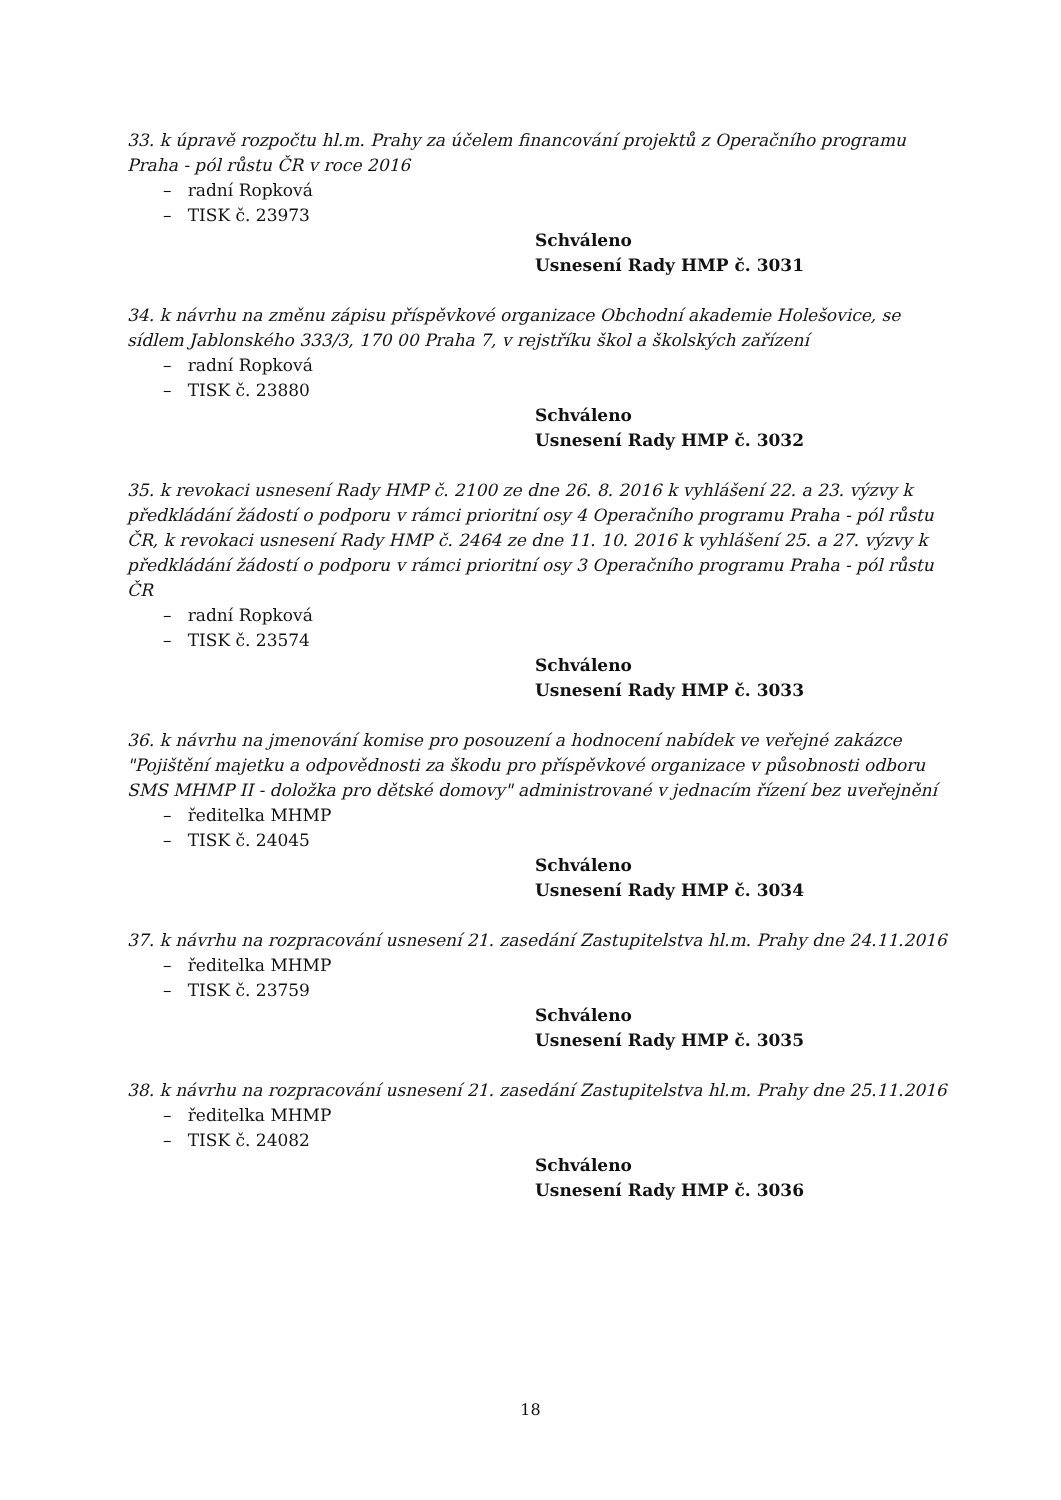33. k úpravě rozpočtu hl.m. Prahy za účelem financování projektů z Operačního programu Praha - pól růstu ČR v roce 2016
– radní Ropková
– TISK č. 23973
Schváleno
Usnesení Rady HMP č. 3031
34. k návrhu na změnu zápisu příspěvkové organizace Obchodní akademie Holešovice, se sídlem Jablonského 333/3, 170 00 Praha 7, v rejstříku škol a školských zařízení
– radní Ropková
– TISK č. 23880
Schváleno
Usnesení Rady HMP č. 3032
35. k revokaci usnesení Rady HMP č. 2100 ze dne 26. 8. 2016 k vyhlášení 22. a 23. výzvy k předkládání žádostí o podporu v rámci prioritní osy 4 Operačního programu Praha - pól růstu ČR, k revokaci usnesení Rady HMP č. 2464 ze dne 11. 10. 2016 k vyhlášení 25. a 27. výzvy k předkládání žádostí o podporu v rámci prioritní osy 3 Operačního programu Praha - pól růstu ČR
– radní Ropková
– TISK č. 23574
Schváleno
Usnesení Rady HMP č. 3033
36. k návrhu na jmenování komise pro posouzení a hodnocení nabídek ve veřejné zakázce "Pojištění majetku a odpovědnosti za škodu pro příspěvkové organizace v působnosti odboru SMS MHMP II - doložka pro dětské domovy" administrované v jednacím řízení bez uveřejnění
– ředitelka MHMP
– TISK č. 24045
Schváleno
Usnesení Rady HMP č. 3034
37. k návrhu na rozpracování usnesení 21. zasedání Zastupitelstva hl.m. Prahy dne 24.11.2016
– ředitelka MHMP
– TISK č. 23759
Schváleno
Usnesení Rady HMP č. 3035
38. k návrhu na rozpracování usnesení 21. zasedání Zastupitelstva hl.m. Prahy dne 25.11.2016
– ředitelka MHMP
– TISK č. 24082
Schváleno
Usnesení Rady HMP č. 3036
18